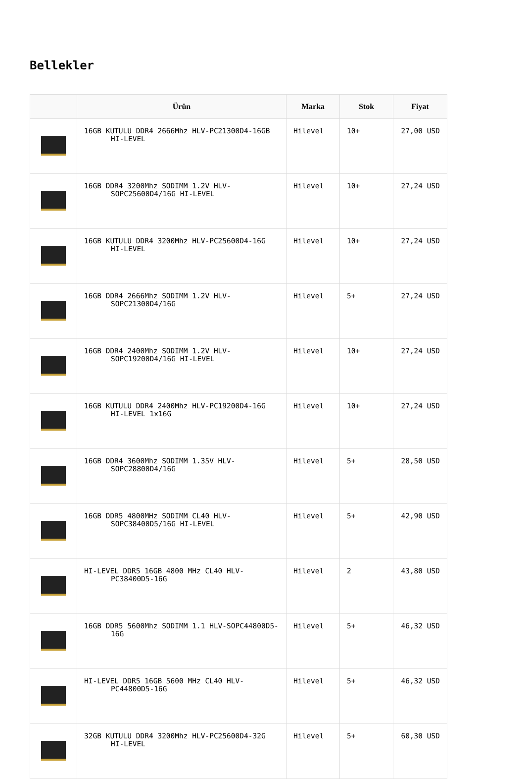Bellekler
| | Ürün | Marka | Stok | Fiyat |
| --- | --- | --- | --- | --- |
| | 16GB KUTULU DDR4 2666Mhz HLV-PC21300D4-16GB HI-LEVEL | Hilevel | 10+ | 27,00 USD |
| | 16GB DDR4 3200Mhz SODIMM 1.2V HLV-SOPC25600D4/16G HI-LEVEL | Hilevel | 10+ | 27,24 USD |
| | 16GB KUTULU DDR4 3200Mhz HLV-PC25600D4-16G HI-LEVEL | Hilevel | 10+ | 27,24 USD |
| | 16GB DDR4 2666Mhz SODIMM 1.2V HLV-SOPC21300D4/16G | Hilevel | 5+ | 27,24 USD |
| | 16GB DDR4 2400Mhz SODIMM 1.2V HLV-SOPC19200D4/16G HI-LEVEL | Hilevel | 10+ | 27,24 USD |
| | 16GB KUTULU DDR4 2400Mhz HLV-PC19200D4-16G HI-LEVEL 1x16G | Hilevel | 10+ | 27,24 USD |
| | 16GB DDR4 3600Mhz SODIMM 1.35V HLV-SOPC28800D4/16G | Hilevel | 5+ | 28,50 USD |
| | 16GB DDR5 4800MHz SODIMM CL40 HLV-SOPC38400D5/16G HI-LEVEL | Hilevel | 5+ | 42,90 USD |
| | HI-LEVEL DDR5 16GB 4800 MHz CL40 HLV-PC38400D5-16G | Hilevel | 2 | 43,80 USD |
| | 16GB DDR5 5600Mhz SODIMM 1.1 HLV-SOPC44800D5-16G | Hilevel | 5+ | 46,32 USD |
| | HI-LEVEL DDR5 16GB 5600 MHz CL40 HLV-PC44800D5-16G | Hilevel | 5+ | 46,32 USD |
| | 32GB KUTULU DDR4 3200Mhz HLV-PC25600D4-32G HI-LEVEL | Hilevel | 5+ | 60,30 USD |